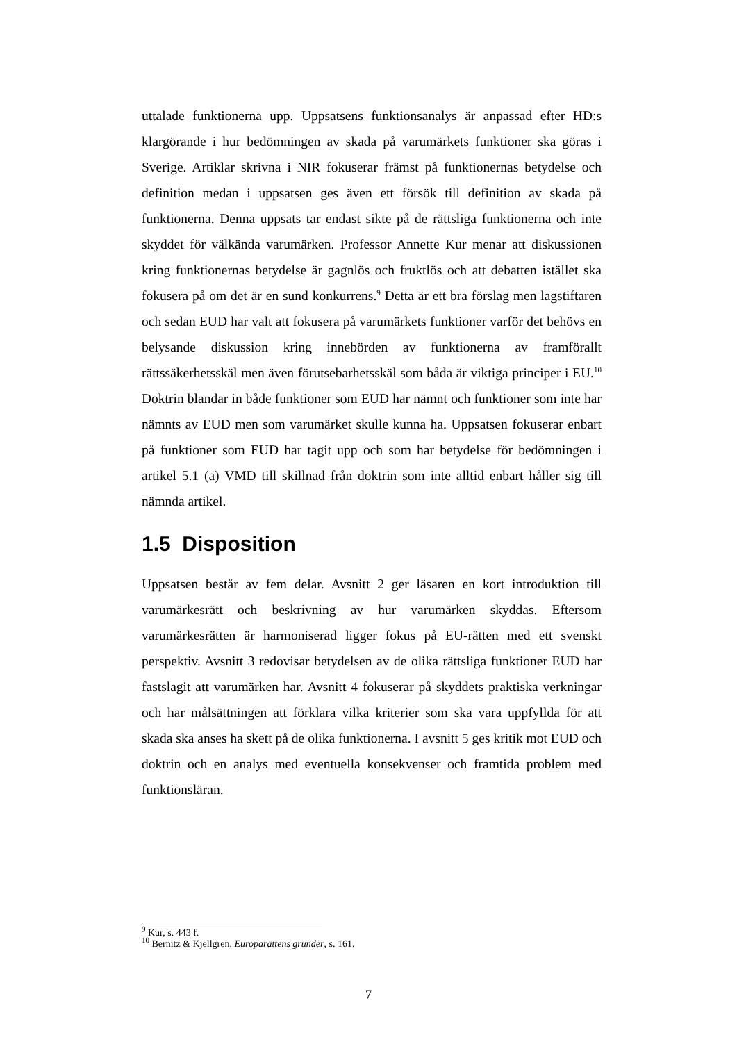uttalade funktionerna upp. Uppsatsens funktionsanalys är anpassad efter HD:s klargörande i hur bedömningen av skada på varumärkets funktioner ska göras i Sverige. Artiklar skrivna i NIR fokuserar främst på funktionernas betydelse och definition medan i uppsatsen ges även ett försök till definition av skada på funktionerna. Denna uppsats tar endast sikte på de rättsliga funktionerna och inte skyddet för välkända varumärken. Professor Annette Kur menar att diskussionen kring funktionernas betydelse är gagnlös och fruktlös och att debatten istället ska fokusera på om det är en sund konkurrens.<sup>9</sup> Detta är ett bra förslag men lagstiftaren och sedan EUD har valt att fokusera på varumärkets funktioner varför det behövs en belysande diskussion kring innebörden av funktionerna av framförallt rättssäkerhetsskäl men även förutsebarhetsskäl som båda är viktiga principer i EU.<sup>10</sup> Doktrin blandar in både funktioner som EUD har nämnt och funktioner som inte har nämnts av EUD men som varumärket skulle kunna ha. Uppsatsen fokuserar enbart på funktioner som EUD har tagit upp och som har betydelse för bedömningen i artikel 5.1 (a) VMD till skillnad från doktrin som inte alltid enbart håller sig till nämnda artikel.
1.5 Disposition
Uppsatsen består av fem delar. Avsnitt 2 ger läsaren en kort introduktion till varumärkesrätt och beskrivning av hur varumärken skyddas. Eftersom varumärkesrätten är harmoniserad ligger fokus på EU-rätten med ett svenskt perspektiv. Avsnitt 3 redovisar betydelsen av de olika rättsliga funktioner EUD har fastslagit att varumärken har. Avsnitt 4 fokuserar på skyddets praktiska verkningar och har målsättningen att förklara vilka kriterier som ska vara uppfyllda för att skada ska anses ha skett på de olika funktionerna. I avsnitt 5 ges kritik mot EUD och doktrin och en analys med eventuella konsekvenser och framtida problem med funktionsläran.
<sup>9</sup> Kur, s. 443 f.
<sup>10</sup> Bernitz & Kjellgren, Europarättens grunder, s. 161.
7